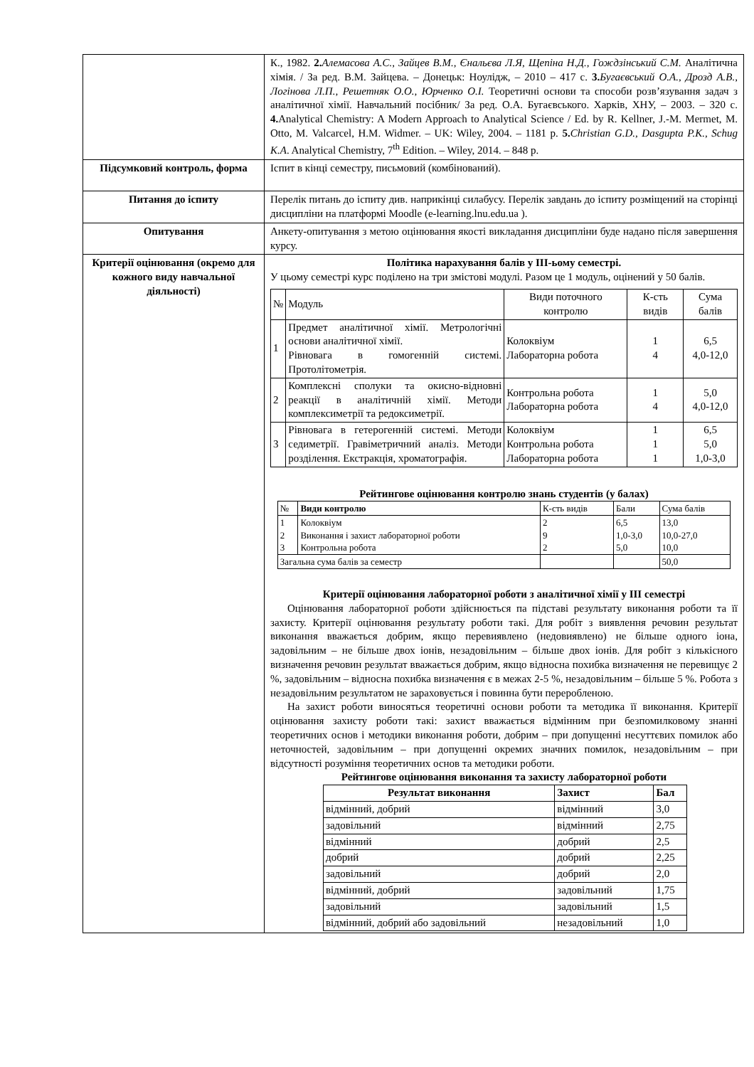| | К., 1982. 2. Алемасова А.С., Зайцев В.М., Єнальєва Л.Я, Щепіна Н.Д., Гождзінський С.М. Аналітична хімія. / За ред. В.М. Зайцева. – Донецьк: Ноулідж, – 2010 – 417 с. 3. Бугаєвський О.А., Дрозд А.В., Логінова Л.П., Решетняк О.О., Юрченко О.І. Теоретичні основи та способи розв’язування задач з аналітичної хімії. Навчальний посібник/ За ред. О.А. Бугаєвського. Харків, ХНУ, – 2003. – 320 с. 4. Analytical Chemistry: A Modern Approach to Analytical Science / Ed. by R. Kellner, J.-M. Mermet, M. Otto, M. Valcarcel, H.M. Widmer. – UK: Wiley, 2004. – 1181 p. 5. Christian G.D., Dasgupta P.K., Schug K.A . Analytical Chemistry, 7<sup>th</sup> Edition. – Wiley, 2014. – 848 p. |
| Підсумковий контроль, форма | Іспит в кінці семестру, письмовий (комбінований). |
| Питання до іспиту | Перелік питань до іспиту див. наприкінці силабусу. Перелік завдань до іспиту розміщений на сторінці дисципліни на платформі Moodle (e-learning.lnu.edu.ua ). |
| Опитування | Анкету-опитування з метою оцінювання якості викладання дисципліни буде надано після завершення курсу. |
| Критерії оцінювання (окремо для кожного виду навчальної діяльності) | Політика нарахування балів у ІІІ-ьому семестрі. У цьому семестрі курс поділено на три змістові модулі. Разом це 1 модуль, оцінений у 50 балів. / № / Модуль / Види поточного контролю / К-сть видів / Сума балів / / 1 / Предмет аналітичної хімії. Метрологічні основи аналітичної хімії. Рівновага в гомогенній системі. Протолітометрія. / Колоквіум Лабораторна робота / 1 4 / 6,5 4,0-12,0 / / 2 / Комплексні сполуки та окисно-відновні реакції в аналітичній хімії. Методи комплексиметрії та редоксиметрії. / Контрольна робота Лабораторна робота / 1 4 / 5,0 4,0-12,0 / / 3 / Рівновага в гетерогенній системі. Методи седиметрії. Гравіметричний аналіз. Методи розділення. Екстракція, хроматографія. / Колоквіум Контрольна робота Лабораторна робота / 1 1 1 / 6,5 5,0 1,0-3,0 / Рейтингове оцінювання контролю знань студентів (у балах) / № / Види контролю / К-сть видів / Бали / Сума балів / / 1 2 3 / Колоквіум Виконання і захист лабораторної роботи Контрольна робота / 2 9 2 / 6,5 1,0-3,0 5,0 / 13,0 10,0-27,0 10,0 / / Загальна сума балів за семестр / / / / 50,0 / Критерії оцінювання лабораторної роботи з аналітичної хімії у ІІІ семестрі Оцінювання лабораторної роботи здійснюється па підставі результату виконання роботи та її захисту. Критерії оцінювання результату роботи такі. Для робіт з виявлення речовин результат виконання вважається добрим, якщо перевиявлено (недовиявлено) не більше одного іона, задовільним – не більше двох іонів, незадовільним – більше двох іонів. Для робіт з кількісного визначення речовин результат вважається добрим, якщо відносна похибка визначення не перевищує 2 %, задовільним – відносна похибка визначення є в межах 2-5 %, незадовільним – більше 5 %. Робота з незадовільним результатом не зараховується і повинна бути переробленою. На захист роботи виносяться теоретичні основи роботи та методика її виконання. Критерії оцінювання захисту роботи такі: захист вважається відмінним при безпомилковому знанні теоретичних основ і методики виконання роботи, добрим – при допущенні несуттєвих помилок або неточностей, задовільним – при допущенні окремих значних помилок, незадовільним – при відсутності розуміння теоретичних основ та методики роботи. Рейтингове оцінювання виконання та захисту лабораторної роботи / Результат виконання / Захист / Бал / / --- / --- / --- / / відмінний, добрий / відмінний / 3,0 / / задовільний / відмінний / 2,75 / / відмінний / добрий / 2,5 / / добрий / добрий / 2,25 / / задовільний / добрий / 2,0 / / відмінний, добрий / задовільний / 1,75 / / задовільний / задовільний / 1,5 / / відмінний, добрий або задовільний / незадовільний / 1,0 / |